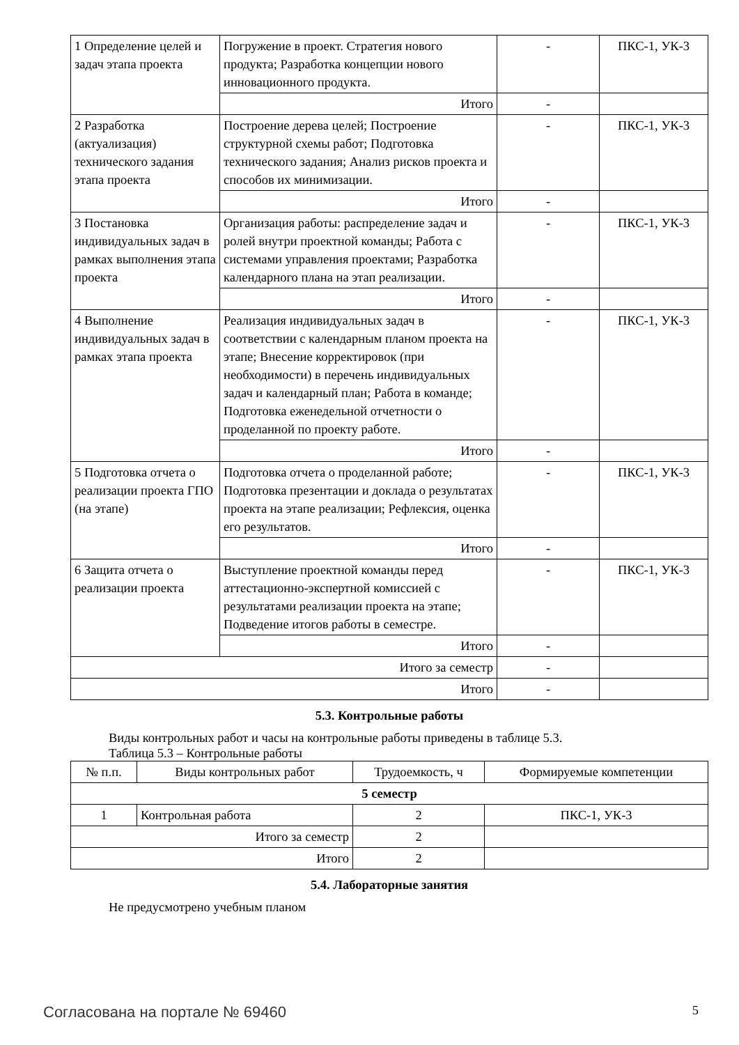| 1 Определение целей и задач этапа проекта | Погружение в проект. Стратегия нового продукта; Разработка концепции нового инновационного продукта. | - | ПКС-1, УК-3 |
| | Итого | - | |
| 2 Разработка (актуализация) технического задания этапа проекта | Построение дерева целей; Построение структурной схемы работ; Подготовка технического задания; Анализ рисков проекта и способов их минимизации. | - | ПКС-1, УК-3 |
| | Итого | - | |
| 3 Постановка индивидуальных задач в рамках выполнения этапа проекта | Организация работы: распределение задач и ролей внутри проектной команды; Работа с системами управления проектами; Разработка календарного плана на этап реализации. | - | ПКС-1, УК-3 |
| | Итого | - | |
| 4 Выполнение индивидуальных задач в рамках этапа проекта | Реализация индивидуальных задач в соответствии с календарным планом проекта на этапе; Внесение корректировок (при необходимости) в перечень индивидуальных задач и календарный план; Работа в команде; Подготовка еженедельной отчетности о проделанной по проекту работе. | - | ПКС-1, УК-3 |
| | Итого | - | |
| 5 Подготовка отчета о реализации проекта ГПО (на этапе) | Подготовка отчета о проделанной работе; Подготовка презентации и доклада о результатах проекта на этапе реализации; Рефлексия, оценка его результатов. | - | ПКС-1, УК-3 |
| | Итого | - | |
| 6 Защита отчета о реализации проекта | Выступление проектной команды перед аттестационно-экспертной комиссией с результатами реализации проекта на этапе; Подведение итогов работы в семестре. | - | ПКС-1, УК-3 |
| | Итого | - | |
| Итого за семестр | | - | |
| Итого | | - | |
5.3. Контрольные работы
Виды контрольных работ и часы на контрольные работы приведены в таблице 5.3.
Таблица 5.3 – Контрольные работы
| № п.п. | Виды контрольных работ | Трудоемкость, ч | Формируемые компетенции |
| --- | --- | --- | --- |
| 5 семестр | | | |
| 1 | Контрольная работа | 2 | ПКС-1, УК-3 |
| Итого за семестр | | 2 | |
| Итого | | 2 | |
5.4. Лабораторные занятия
Не предусмотрено учебным планом
Согласована на портале № 69460 5